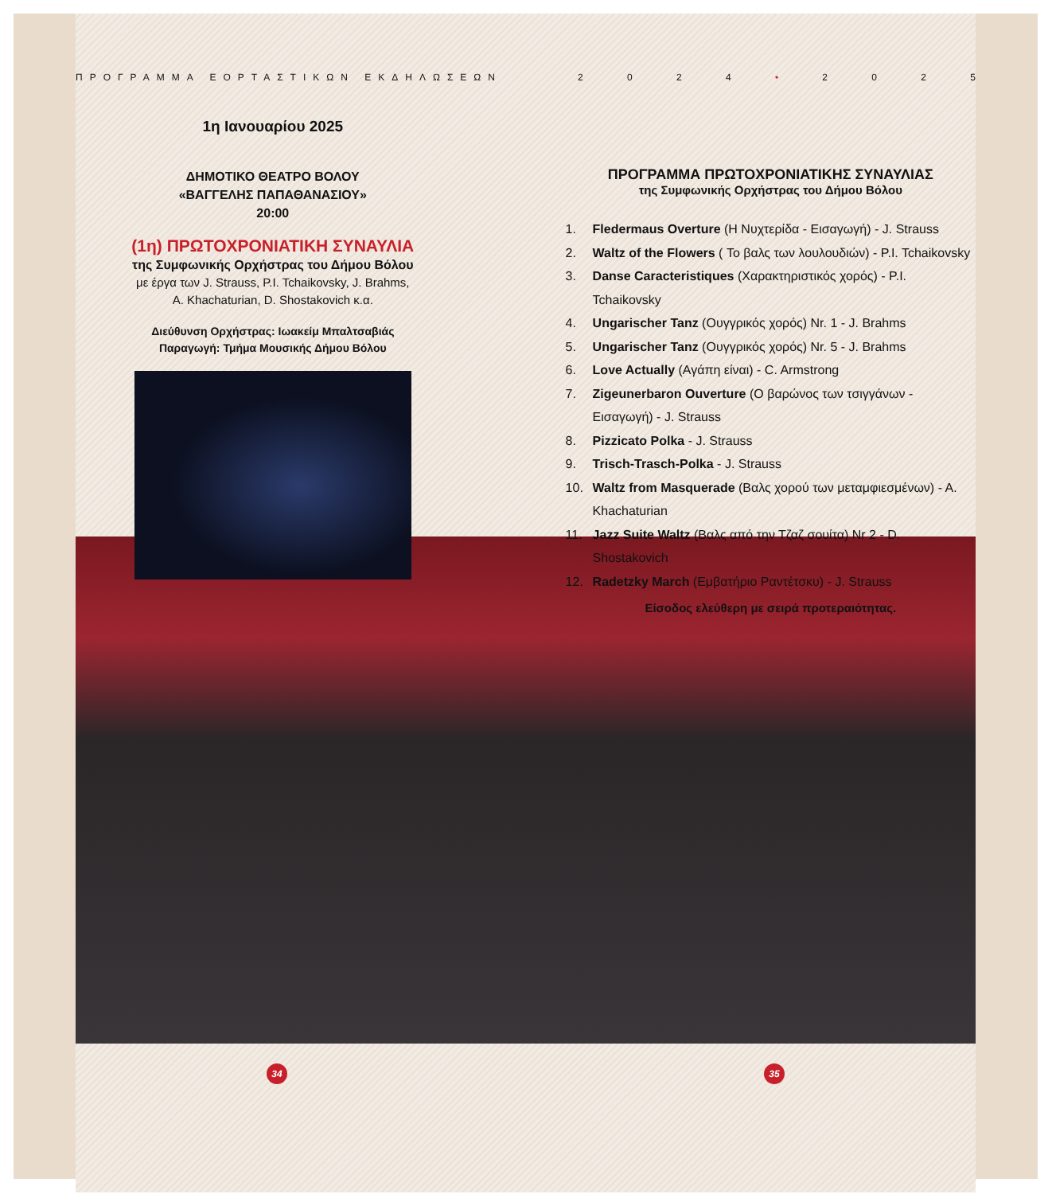ΠΡΟΓΡΑΜΜΑ ΕΟΡΤΑΣΤΙΚΩΝ ΕΚΔΗΛΩΣΕΩΝ 2024 • 2025
1η Ιανουαρίου 2025
ΔΗΜΟΤΙΚΟ ΘΕΑΤΡΟ ΒΟΛΟΥ
«ΒΑΓΓΕΛΗΣ ΠΑΠΑΘΑΝΑΣΙΟΥ»
20:00
(1η) ΠΡΩΤΟΧΡΟΝΙΑΤΙΚΗ ΣΥΝΑΥΛΙΑ
της Συμφωνικής Ορχήστρας του Δήμου Βόλου
με έργα των J. Strauss, P.I. Tchaikovsky, J. Brahms,
A. Khachaturian, D. Shostakovich κ.α.
Διεύθυνση Ορχήστρας: Ιωακείμ Μπαλτσαβιάς
Παραγωγή: Τμήμα Μουσικής Δήμου Βόλου
ΠΡΟΓΡΑΜΜΑ ΠΡΩΤΟΧΡΟΝΙΑΤΙΚΗΣ ΣΥΝΑΥΛΙΑΣ
της Συμφωνικής Ορχήστρας του Δήμου Βόλου
1. Fledermaus Overture (Η Νυχτερίδα - Εισαγωγή) - J. Strauss
2. Waltz of the Flowers ( Το βαλς των λουλουδιών) - P.I. Tchaikovsky
3. Danse Caracteristiques (Χαρακτηριστικός χορός) - P.I. Tchaikovsky
4. Ungarischer Tanz (Ουγγρικός χορός) Nr. 1 - J. Brahms
5. Ungarischer Tanz (Ουγγρικός χορός) Nr. 5 - J. Brahms
6. Love Actually (Αγάπη είναι) - C. Armstrong
7. Zigeunerbaron Ouverture (Ο βαρώνος των τσιγγάνων - Εισαγωγή) - J. Strauss
8. Pizzicato Polka - J. Strauss
9. Trisch-Trasch-Polka - J. Strauss
10. Waltz from Masquerade (Βαλς χορού των μεταμφιεσμένων) - A. Khachaturian
11. Jazz Suite Waltz (Βαλς από την Τζαζ σουίτα) Nr 2 - D. Shostakovich
12. Radetzky March (Εμβατήριο Ραντέτσκυ) - J. Strauss
Είσοδος ελεύθερη με σειρά προτεραιότητας.
34 35